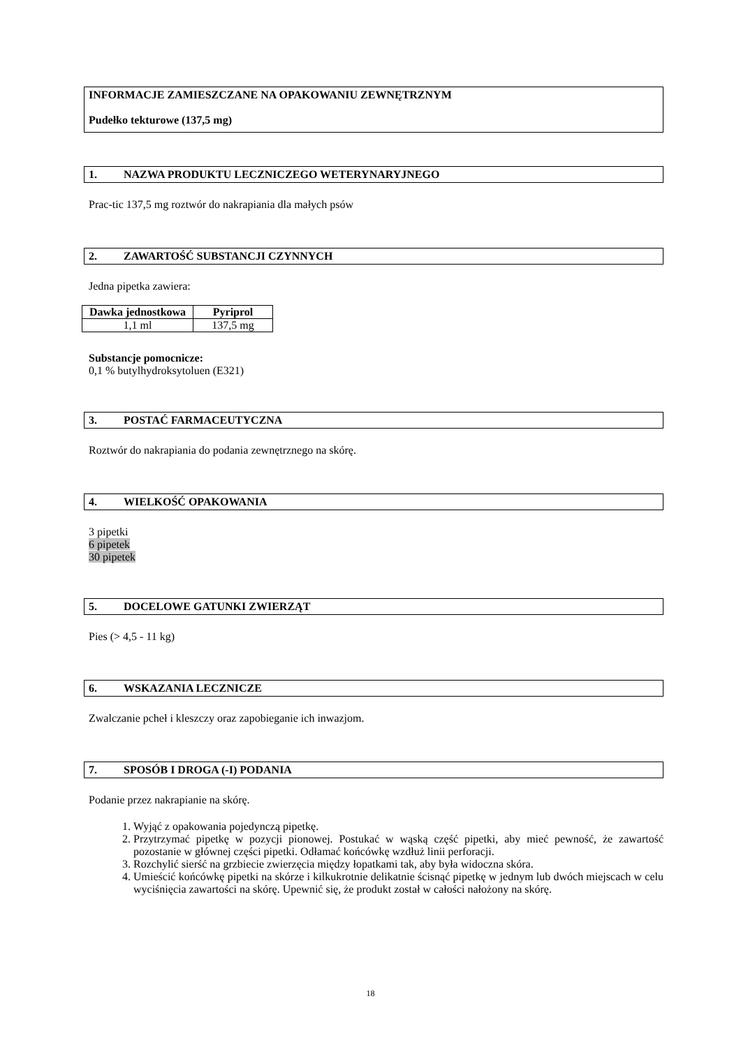INFORMACJE ZAMIESZCZANE NA OPAKOWANIU ZEWNĘTRZNYM
Pudełko tekturowe (137,5 mg)
1. NAZWA PRODUKTU LECZNICZEGO WETERYNARYJNEGO
Prac-tic 137,5 mg roztwór do nakrapiania dla małych psów
2. ZAWARTOŚĆ SUBSTANCJI CZYNNYCH
Jedna pipetka zawiera:
| Dawka jednostkowa | Pyriprol |
| --- | --- |
| 1,1 ml | 137,5 mg |
Substancje pomocnicze:
0,1 % butylhydroksytoluen (E321)
3. POSTAĆ FARMACEUTYCZNA
Roztwór do nakrapiania do podania zewnętrznego na skórę.
4. WIELKOŚĆ OPAKOWANIA
3 pipetki
6 pipetek
30 pipetek
5. DOCELOWE GATUNKI ZWIERZĄT
Pies (> 4,5 - 11 kg)
6. WSKAZANIA LECZNICZE
Zwalczanie pcheł i kleszczy oraz zapobieganie ich inwazjom.
7. SPOSÓB I DROGA (-I) PODANIA
Podanie przez nakrapianie na skórę.
1. Wyjąć z opakowania pojedynczą pipetkę.
2. Przytrzymać pipetkę w pozycji pionowej. Postukać w wąską część pipetki, aby mieć pewność, że zawartość pozostanie w głównej części pipetki. Odłamać końcówkę wzdłuż linii perforacji.
3. Rozchylić sierść na grzbiecie zwierzęcia między łopatkami tak, aby była widoczna skóra.
4. Umieścić końcówkę pipetki na skórze i kilkukrotnie delikatnie ścisnąć pipetkę w jednym lub dwóch miejscach w celu wyciśnięcia zawartości na skórę. Upewnić się, że produkt został w całości nałożony na skórę.
18